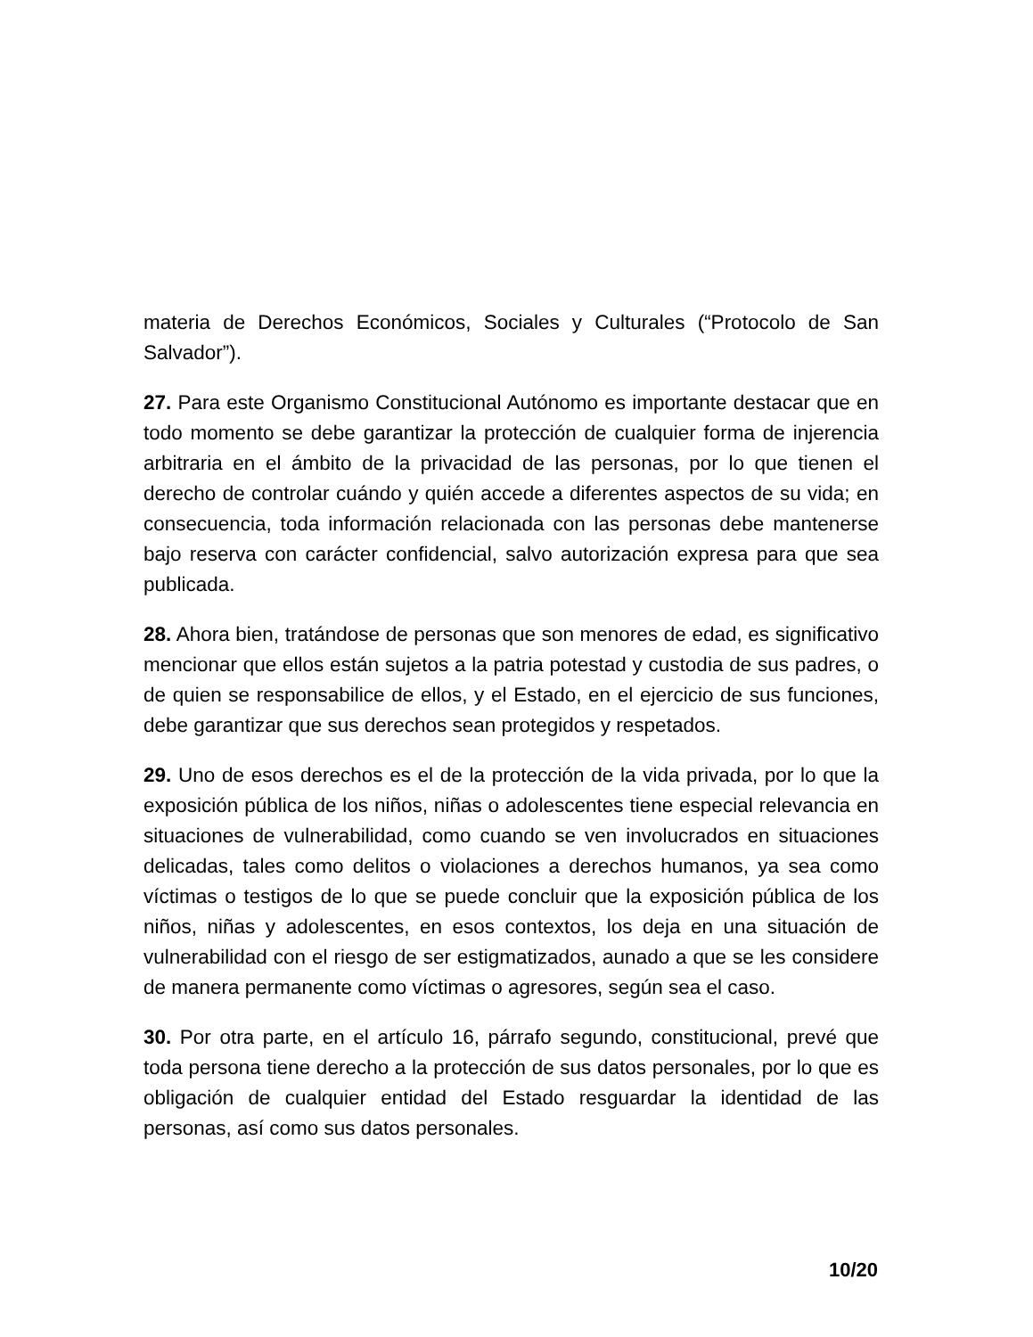materia de Derechos Económicos, Sociales y Culturales (“Protocolo de San Salvador”).
27. Para este Organismo Constitucional Autónomo es importante destacar que en todo momento se debe garantizar la protección de cualquier forma de injerencia arbitraria en el ámbito de la privacidad de las personas, por lo que tienen el derecho de controlar cuándo y quién accede a diferentes aspectos de su vida; en consecuencia, toda información relacionada con las personas debe mantenerse bajo reserva con carácter confidencial, salvo autorización expresa para que sea publicada.
28. Ahora bien, tratándose de personas que son menores de edad, es significativo mencionar que ellos están sujetos a la patria potestad y custodia de sus padres, o de quien se responsabilice de ellos, y el Estado, en el ejercicio de sus funciones, debe garantizar que sus derechos sean protegidos y respetados.
29. Uno de esos derechos es el de la protección de la vida privada, por lo que la exposición pública de los niños, niñas o adolescentes tiene especial relevancia en situaciones de vulnerabilidad, como cuando se ven involucrados en situaciones delicadas, tales como delitos o violaciones a derechos humanos, ya sea como víctimas o testigos de lo que se puede concluir que la exposición pública de los niños, niñas y adolescentes, en esos contextos, los deja en una situación de vulnerabilidad con el riesgo de ser estigmatizados, aunado a que se les considere de manera permanente como víctimas o agresores, según sea el caso.
30. Por otra parte, en el artículo 16, párrafo segundo, constitucional, prevé que toda persona tiene derecho a la protección de sus datos personales, por lo que es obligación de cualquier entidad del Estado resguardar la identidad de las personas, así como sus datos personales.
10/20